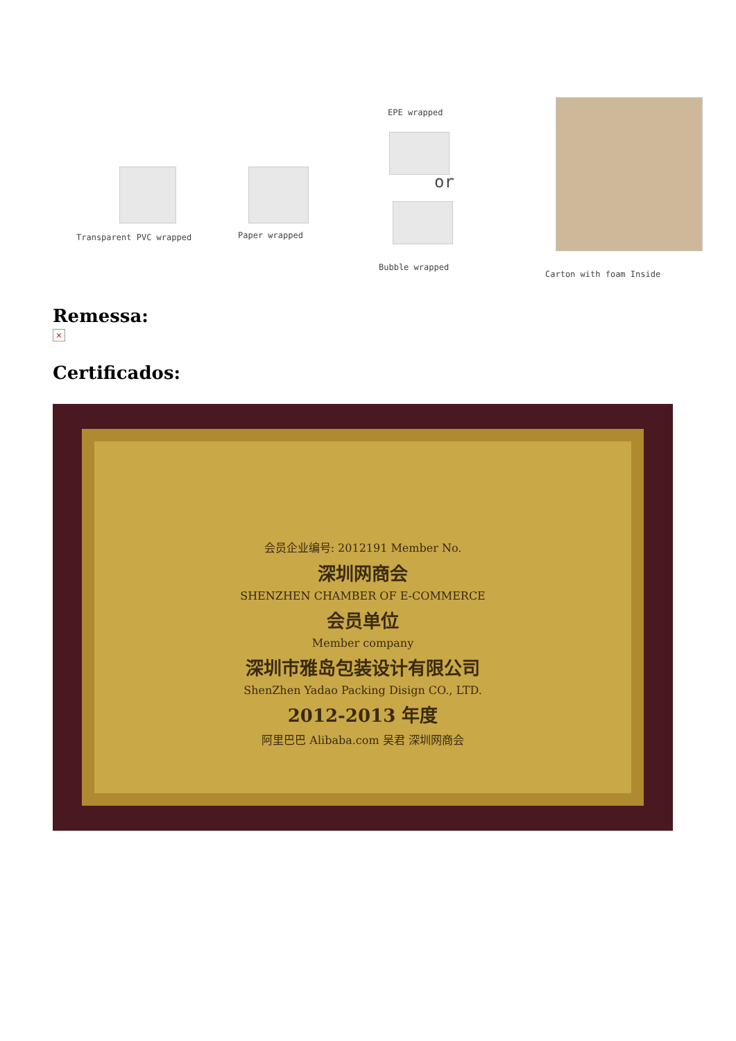Transparent PVC wrapped Paper wrapped
EPE wrapped
or
Bubble wrapped
Carton with foam Inside
Remessa:
×
Certificados:
会员企业编号: 2012191 Member No.
深圳网商会
SHENZHEN CHAMBER OF E-COMMERCE
会员单位
Member company
深圳市雅岛包装设计有限公司
ShenZhen Yadao Packing Disign CO., LTD.
2012-2013 年度
阿里巴巴 Alibaba.com 吴君 深圳网商会